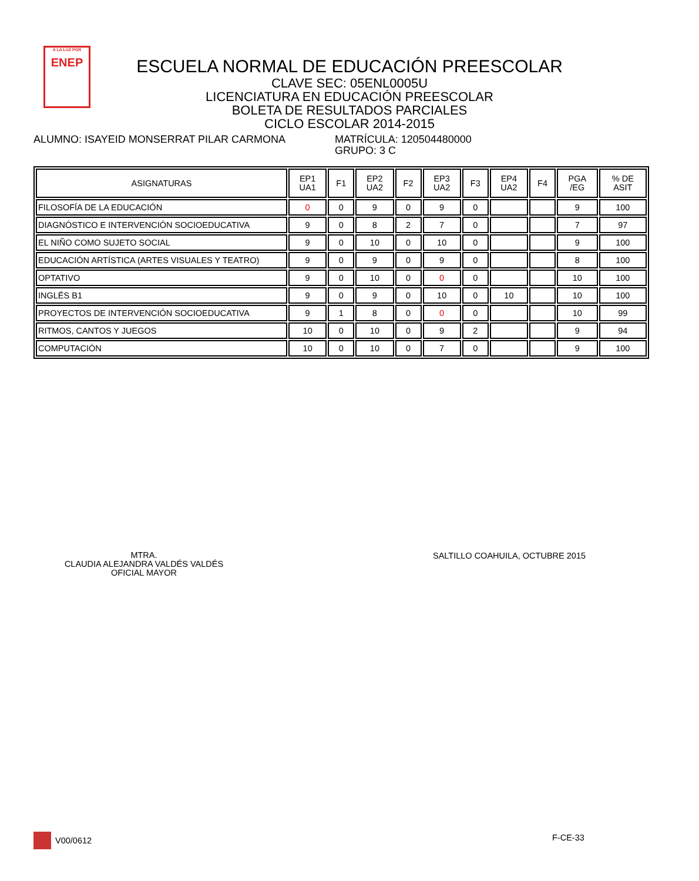A LA LUZ POR
ENEP
ESCUELA NORMAL DE EDUCACIÓN PREESCOLAR
CLAVE SEC: 05ENL0005U
LICENCIATURA EN EDUCACIÓN PREESCOLAR
BOLETA DE RESULTADOS PARCIALES
CICLO ESCOLAR 2014-2015
ALUMNO: ISAYEID MONSERRAT PILAR CARMONA MATRÍCULA: 120504480000
GRUPO: 3 C
| ASIGNATURAS | EP1 UA1 | F1 | EP2 UA2 | F2 | EP3 UA2 | F3 | EP4 UA2 | F4 | PGA /EG | % DE ASIT |
| --- | --- | --- | --- | --- | --- | --- | --- | --- | --- | --- |
| FILOSOFÍA DE LA EDUCACIÓN | 0 | 0 | 9 | 0 | 9 | 0 | | | 9 | 100 |
| DIAGNÓSTICO E INTERVENCIÓN SOCIOEDUCATIVA | 9 | 0 | 8 | 2 | 7 | 0 | | | 7 | 97 |
| EL NIÑO COMO SUJETO SOCIAL | 9 | 0 | 10 | 0 | 10 | 0 | | | 9 | 100 |
| EDUCACIÓN ARTÍSTICA (ARTES VISUALES Y TEATRO) | 9 | 0 | 9 | 0 | 9 | 0 | | | 8 | 100 |
| OPTATIVO | 9 | 0 | 10 | 0 | 0 | 0 | | | 10 | 100 |
| INGLÉS B1 | 9 | 0 | 9 | 0 | 10 | 0 | 10 | | 10 | 100 |
| PROYECTOS DE INTERVENCIÓN SOCIOEDUCATIVA | 9 | 1 | 8 | 0 | 0 | 0 | | | 10 | 99 |
| RITMOS, CANTOS Y JUEGOS | 10 | 0 | 10 | 0 | 9 | 2 | | | 9 | 94 |
| COMPUTACIÓN | 10 | 0 | 10 | 0 | 7 | 0 | | | 9 | 100 |
MTRA.
CLAUDIA ALEJANDRA VALDÉS VALDÉS
OFICIAL MAYOR
SALTILLO COAHUILA, OCTUBRE 2015
V00/0612 F-CE-33